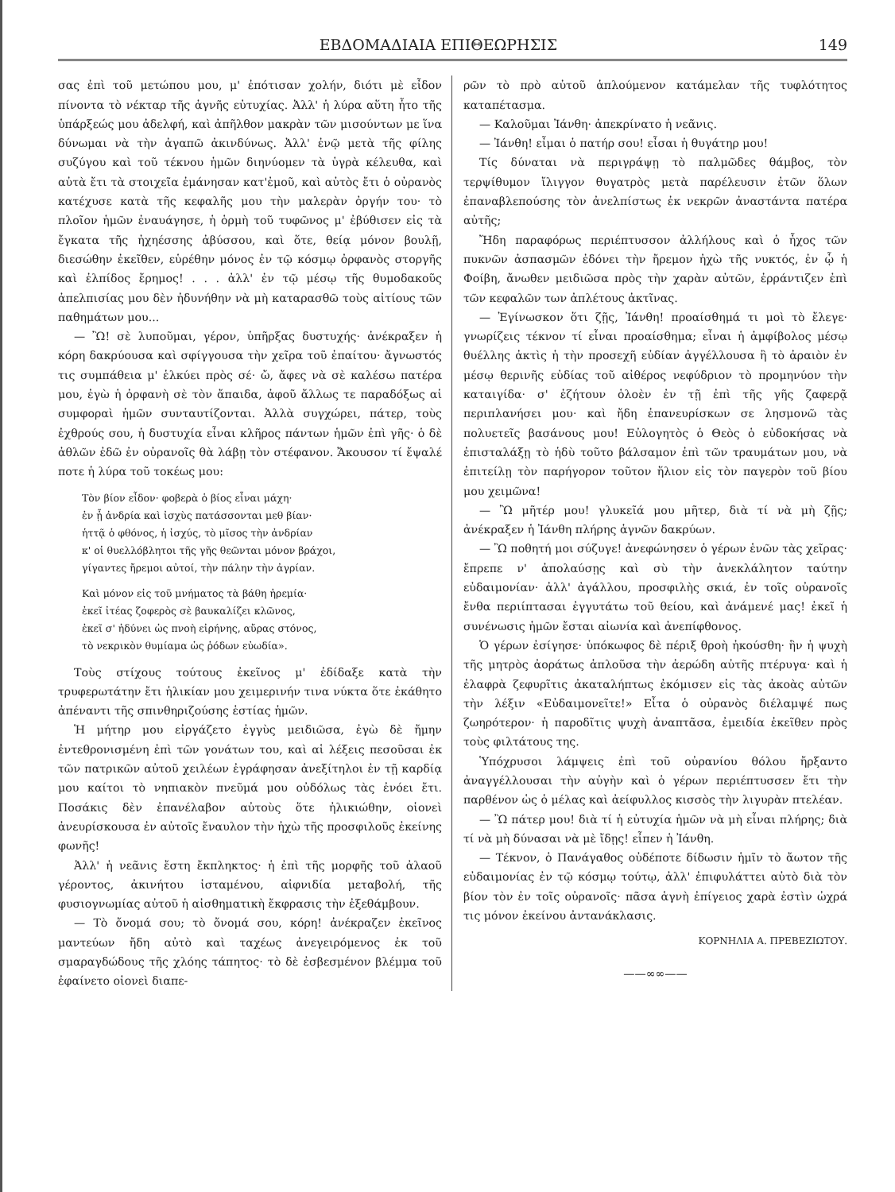ΕΒΔΟΜΑΔΙΑΙΑ ΕΠΙΘΕΩΡΗΣΙΣ 149
σας ἐπὶ τοῦ μετώπου μου, μ' ἐπότισαν χολήν, διότι μὲ εἶδον πίνοντα τὸ νέκταρ τῆς ἁγνῆς εὐτυχίας. Ἀλλ' ἡ λύρα αὕτη ἦτο τῆς ὑπάρξεώς μου ἀδελφή, καὶ ἀπῆλθον μακρὰν τῶν μισούντων με ἵνα δύνωμαι νὰ τὴν ἀγαπῶ ἀκινδύνως. Ἀλλ' ἐνῷ μετὰ τῆς φίλης συζύγου καὶ τοῦ τέκνου ἡμῶν διηνύομεν τὰ ὑγρὰ κέλευθα, καὶ αὐτὰ ἔτι τὰ στοιχεῖα ἐμάνησαν κατ'ἐμοῦ, καὶ αὐτὸς ἔτι ὁ οὐρανὸς κατέχυσε κατὰ τῆς κεφαλῆς μου τὴν μαλερὰν ὀργήν του· τὸ πλοῖον ἡμῶν ἐναυάγησε, ἡ ὁρμὴ τοῦ τυφῶνος μ' ἐβύθισεν εἰς τὰ ἔγκατα τῆς ἠχηέσσης ἀβύσσου, καὶ ὅτε, θείᾳ μόνον βουλῇ, διεσώθην ἐκεῖθεν, εὑρέθην μόνος ἐν τῷ κόσμῳ ὀρφανὸς στοργῆς καὶ ἐλπίδος ἔρημος! . . . ἀλλ' ἐν τῷ μέσῳ τῆς θυμοδακοῦς ἀπελπισίας μου δὲν ἠδυνήθην νὰ μὴ καταρασθῶ τοὺς αἰτίους τῶν παθημάτων μου...
— Ὢ! σὲ λυποῦμαι, γέρον, ὑπῆρξας δυστυχής· ἀνέκραξεν ἡ κόρη δακρύουσα καὶ σφίγγουσα τὴν χεῖρα τοῦ ἐπαίτου· ἄγνωστός τις συμπάθεια μ' ἑλκύει πρὸς σέ· ὤ, ἄφες νὰ σὲ καλέσω πατέρα μου, ἐγὼ ἡ ὀρφανὴ σὲ τὸν ἄπαιδα, ἀφοῦ ἄλλως τε παραδόξως αἱ συμφοραὶ ἡμῶν συνταυτίζονται. Ἀλλὰ συγχώρει, πάτερ, τοὺς ἐχθρούς σου, ἡ δυστυχία εἶναι κλῆρος πάντων ἡμῶν ἐπὶ γῆς· ὁ δὲ ἀθλῶν ἐδῶ ἐν οὐρανοῖς θὰ λάβῃ τὸν στέφανον. Ἄκουσον τί ἔψαλέ ποτε ἡ λύρα τοῦ τοκέως μου:
Τὸν βίον εἶδον· φοβερὰ ὁ βίος εἶναι μάχη·
ἐν ᾗ ἀνδρία καὶ ἰσχὺς πατάσσονται μεθ βίαν·
ἡττᾷ ὁ φθόνος, ἡ ἰσχύς, τὸ μῖσος τὴν ἀνδρίαν
κ' οἱ θυελλόβλητοι τῆς γῆς θεῶνται μόνον βράχοι,
γίγαντες ἤρεμοι αὐτοί, τὴν πάλην τὴν ἀγρίαν.
Καὶ μόνον εἰς τοῦ μνήματος τὰ βάθη ἠρεμία·
ἐκεῖ ἰτέας ζοφερὸς σὲ βαυκαλίζει κλῶνος,
ἐκεῖ σ' ἠδύνει ὡς πνοὴ εἰρήνης, αὔρας στόνος,
τὸ νεκρικὸν θυμίαμα ὡς ῥόδων εὐωδία».
Τοὺς στίχους τούτους ἐκεῖνος μ' ἐδίδαξε κατὰ τὴν τρυφερωτάτην ἔτι ἡλικίαν μου χειμερινήν τινα νύκτα ὅτε ἐκάθητο ἀπέναντι τῆς σπινθηριζούσης ἑστίας ἡμῶν.
Ἡ μήτηρ μου εἰργάζετο ἐγγὺς μειδιῶσα, ἐγὼ δὲ ἤμην ἐντεθρονισμένη ἐπὶ τῶν γονάτων του, καὶ αἱ λέξεις πεσοῦσαι ἐκ τῶν πατρικῶν αὐτοῦ χειλέων ἐγράφησαν ἀνεξίτηλοι ἐν τῇ καρδίᾳ μου καίτοι τὸ νηπιακὸν πνεῦμά μου οὐδόλως τὰς ἐνόει ἔτι. Ποσάκις δὲν ἐπανέλαβον αὐτοὺς ὅτε ἠλικιώθην, οἱονεὶ ἀνευρίσκουσα ἐν αὐτοῖς ἔναυλον τὴν ἠχὼ τῆς προσφιλοῦς ἐκείνης φωνῆς!
Ἀλλ' ἡ νεᾶνις ἔστη ἔκπληκτος· ἡ ἐπὶ τῆς μορφῆς τοῦ ἀλαοῦ γέροντος, ἀκινήτου ἱσταμένου, αἰφνιδία μεταβολή, τῆς φυσιογνωμίας αὐτοῦ ἡ αἰσθηματικὴ ἔκφρασις τὴν ἐξεθάμβουν.
— Τὸ ὄνομά σου; τὸ ὄνομά σου, κόρη! ἀνέκραζεν ἐκεῖνος μαντεύων ἤδη αὐτὸ καὶ ταχέως ἀνεγειρόμενος ἐκ τοῦ σμαραγδώδους τῆς χλόης τάπητος· τὸ δὲ ἐσβεσμένον βλέμμα τοῦ ἐφαίνετο οἱονεὶ διαπε-
ρῶν τὸ πρὸ αὐτοῦ ἁπλούμενον κατάμελαν τῆς τυφλότητος καταπέτασμα.
— Καλοῦμαι Ἰάνθη· ἀπεκρίνατο ἡ νεᾶνις.
— Ἰάνθη! εἶμαι ὁ πατήρ σου! εἶσαι ἡ θυγάτηρ μου!
Τίς δύναται νὰ περιγράψῃ τὸ παλμῶδες θάμβος, τὸν τερψίθυμον ἴλιγγον θυγατρὸς μετὰ παρέλευσιν ἐτῶν ὅλων ἐπαναβλεπούσης τὸν ἀνελπίστως ἐκ νεκρῶν ἀναστάντα πατέρα αὐτῆς;
Ἤδη παραφόρως περιέπτυσσον ἀλλήλους καὶ ὁ ἦχος τῶν πυκνῶν ἀσπασμῶν ἐδόνει τὴν ἤρεμον ἠχὼ τῆς νυκτός, ἐν ᾧ ἡ Φοίβη, ἄνωθεν μειδιῶσα πρὸς τὴν χαρὰν αὐτῶν, ἐρράντιζεν ἐπὶ τῶν κεφαλῶν των ἀπλέτους ἀκτῖνας.
— Ἐγίνωσκον ὅτι ζῇς, Ἰάνθη! προαίσθημά τι μοὶ τὸ ἔλεγε· γνωρίζεις τέκνον τί εἶναι προαίσθημα; εἶναι ἡ ἀμφίβολος μέσῳ θυέλλης ἀκτὶς ἡ τὴν προσεχῆ εὐδίαν ἀγγέλλουσα ἢ τὸ ἀραιὸν ἐν μέσῳ θερινῆς εὐδίας τοῦ αἰθέρος νεφύδριον τὸ προμηνύον τὴν καταιγίδα· σ' ἐζήτουν ὁλοὲν ἐν τῇ ἐπὶ τῆς γῆς ζαφερᾷ περιπλανήσει μου· καὶ ἤδη ἐπανευρίσκων σε λησμονῶ τὰς πολυετεῖς βασάνους μου! Εὐλογητὸς ὁ Θεὸς ὁ εὐδοκήσας νὰ ἐπισταλάξῃ τὸ ἡδὺ τοῦτο βάλσαμον ἐπὶ τῶν τραυμάτων μου, νὰ ἐπιτείλῃ τὸν παρήγορον τοῦτον ἥλιον εἰς τὸν παγερὸν τοῦ βίου μου χειμῶνα!
— Ὢ μῆτέρ μου! γλυκεῖά μου μῆτερ, διὰ τί νὰ μὴ ζῇς; ἀνέκραξεν ἡ Ἰάνθη πλήρης ἁγνῶν δακρύων.
— Ὢ ποθητή μοι σύζυγε! ἀνεφώνησεν ὁ γέρων ἑνῶν τὰς χεῖρας· ἔπρεπε ν' ἀπολαύσῃς καὶ σὺ τὴν ἀνεκλάλητον ταύτην εὐδαιμονίαν· ἀλλ' ἀγάλλου, προσφιλὴς σκιά, ἐν τοῖς οὐρανοῖς ἔνθα περιίπτασαι ἐγγυτάτω τοῦ θείου, καὶ ἀνάμενέ μας! ἐκεῖ ἡ συνένωσις ἡμῶν ἔσται αἰωνία καὶ ἀνεπίφθονος.
Ὁ γέρων ἐσίγησε· ὑπόκωφος δὲ πέριξ θροὴ ἠκούσθη· ἣν ἡ ψυχὴ τῆς μητρὸς ἀοράτως ἁπλοῦσα τὴν ἀερώδη αὐτῆς πτέρυγα· καὶ ἡ ἐλαφρὰ ζεφυρῖτις ἀκαταλήπτως ἐκόμισεν εἰς τὰς ἀκοὰς αὐτῶν τὴν λέξιν «Εὐδαιμονεῖτε!» Εἶτα ὁ οὐρανὸς διέλαμψέ πως ζωηρότερον· ἡ παροδῖτις ψυχὴ ἀναπτᾶσα, ἐμειδία ἐκεῖθεν πρὸς τοὺς φιλτάτους της.
Ὑπόχρυσοι λάμψεις ἐπὶ τοῦ οὐρανίου θόλου ἤρξαντο ἀναγγέλλουσαι τὴν αὐγὴν καὶ ὁ γέρων περιέπτυσσεν ἔτι τὴν παρθένον ὡς ὁ μέλας καὶ ἀείφυλλος κισσὸς τὴν λιγυρὰν πτελέαν.
— Ὢ πάτερ μου! διὰ τί ἡ εὐτυχία ἡμῶν νὰ μὴ εἶναι πλήρης; διὰ τί νὰ μὴ δύνασαι νὰ μὲ ἴδῃς! εἶπεν ἡ Ἰάνθη.
— Τέκνον, ὁ Πανάγαθος οὐδέποτε δίδωσιν ἡμῖν τὸ ἄωτον τῆς εὐδαιμονίας ἐν τῷ κόσμῳ τούτῳ, ἀλλ' ἐπιφυλάττει αὐτὸ διὰ τὸν βίον τὸν ἐν τοῖς οὐρανοῖς· πᾶσα ἁγνὴ ἐπίγειος χαρὰ ἐστὶν ὠχρά τις μόνον ἐκείνου ἀντανάκλασις.
ΚΟΡΝΗΛΙΑ Α. ΠΡΕΒΕΖΙΩΤΟΥ.
——∞∞——